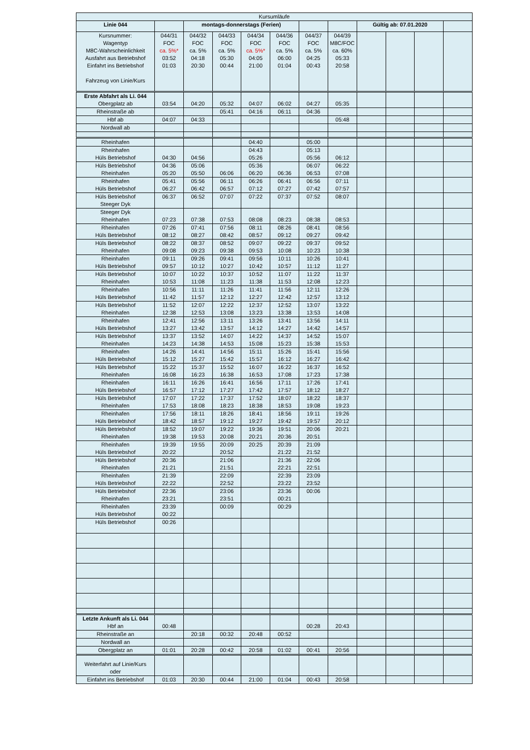| Kursumläufe | | | | | | | | | | | |
| --- | --- | --- | --- | --- | --- | --- | --- | --- | --- | --- | --- |
| Linie 044 | | montags-donnerstags (Ferien) | | | | | | Gültig ab: 07.01.2020 | | | |
| Kursnummer: Wagentyp M8C-Wahrscheinlichkeit Ausfahrt aus Betriebshof Einfahrt ins Betriebshof Fahrzeug von Linie/Kurs | 044/31 FOC ca. 5%* 03:52 01:03 | 044/32 FOC ca. 5% 04:18 20:30 | 044/33 FOC ca. 5% 05:30 00:44 | 044/34 FOC ca. 5%* 04:05 21:00 | 044/36 FOC ca. 5% 06:00 01:04 | 044/37 FOC ca. 5% 04:25 00:43 | 044/39 M8C/FOC ca. 60% 05:33 20:58 | | | | |
| Erste Abfahrt als Li. 044 Obergplatz ab | 03:54 | 04:20 | 05:32 | 04:07 | 06:02 | 04:27 | 05:35 | | | | |
| Rheinstraße ab | | | 05:41 | 04:16 | 06:11 | 04:36 | | | | | |
| Hbf ab | 04:07 | 04:33 | | | | | 05:48 | | | | |
| Nordwall ab | | | | | | | | | | | |
| Rheinhafen | | | | 04:40 | | 05:00 | | | | | |
| Rheinhafen Hüls Betriebshof | 04:30 | 04:56 | | 04:43 05:26 | | 05:13 05:56 | 06:12 | | | | |
| Hüls Betriebshof Rheinhafen | 04:36 05:20 | 05:06 05:50 | 06:06 | 05:36 06:20 | 06:36 | 06:07 06:53 | 06:22 07:08 | | | | |
| Rheinhafen Hüls Betriebshof | 05:41 06:27 | 05:56 06:42 | 06:11 06:57 | 06:26 07:12 | 06:41 07:27 | 06:56 07:42 | 07:11 07:57 | | | | |
| Hüls Betriebshof Steeger Dyk | 06:37 | 06:52 | 07:07 | 07:22 | 07:37 | 07:52 | 08:07 | | | | |
| Steeger Dyk Rheinhafen | 07:23 | 07:38 | 07:53 | 08:08 | 08:23 | 08:38 | 08:53 | | | | |
| Rheinhafen Hüls Betriebshof | 07:26 08:12 | 07:41 08:27 | 07:56 08:42 | 08:11 08:57 | 08:26 09:12 | 08:41 09:27 | 08:56 09:42 | | | | |
| Hüls Betriebshof Rheinhafen | 08:22 09:08 | 08:37 09:23 | 08:52 09:38 | 09:07 09:53 | 09:22 10:08 | 09:37 10:23 | 09:52 10:38 | | | | |
| Rheinhafen Hüls Betriebshof | 09:11 09:57 | 09:26 10:12 | 09:41 10:27 | 09:56 10:42 | 10:11 10:57 | 10:26 11:12 | 10:41 11:27 | | | | |
| Hüls Betriebshof Rheinhafen | 10:07 10:53 | 10:22 11:08 | 10:37 11:23 | 10:52 11:38 | 11:07 11:53 | 11:22 12:08 | 11:37 12:23 | | | | |
| Rheinhafen Hüls Betriebshof | 10:56 11:42 | 11:11 11:57 | 11:26 12:12 | 11:41 12:27 | 11:56 12:42 | 12:11 12:57 | 12:26 13:12 | | | | |
| Hüls Betriebshof Rheinhafen | 11:52 12:38 | 12:07 12:53 | 12:22 13:08 | 12:37 13:23 | 12:52 13:38 | 13:07 13:53 | 13:22 14:08 | | | | |
| Rheinhafen Hüls Betriebshof | 12:41 13:27 | 12:56 13:42 | 13:11 13:57 | 13:26 14:12 | 13:41 14:27 | 13:56 14:42 | 14:11 14:57 | | | | |
| Hüls Betriebshof Rheinhafen | 13:37 14:23 | 13:52 14:38 | 14:07 14:53 | 14:22 15:08 | 14:37 15:23 | 14:52 15:38 | 15:07 15:53 | | | | |
| Rheinhafen Hüls Betriebshof | 14:26 15:12 | 14:41 15:27 | 14:56 15:42 | 15:11 15:57 | 15:26 16:12 | 15:41 16:27 | 15:56 16:42 | | | | |
| Hüls Betriebshof Rheinhafen | 15:22 16:08 | 15:37 16:23 | 15:52 16:38 | 16:07 16:53 | 16:22 17:08 | 16:37 17:23 | 16:52 17:38 | | | | |
| Rheinhafen Hüls Betriebshof | 16:11 16:57 | 16:26 17:12 | 16:41 17:27 | 16:56 17:42 | 17:11 17:57 | 17:26 18:12 | 17:41 18:27 | | | | |
| Hüls Betriebshof Rheinhafen | 17:07 17:53 | 17:22 18:08 | 17:37 18:23 | 17:52 18:38 | 18:07 18:53 | 18:22 19:08 | 18:37 19:23 | | | | |
| Rheinhafen Hüls Betriebshof | 17:56 18:42 | 18:11 18:57 | 18:26 19:12 | 18:41 19:27 | 18:56 19:42 | 19:11 19:57 | 19:26 20:12 | | | | |
| Hüls Betriebshof Rheinhafen | 18:52 19:38 | 19:07 19:53 | 19:22 20:08 | 19:36 20:21 | 19:51 20:36 | 20:06 20:51 | 20:21 | | | | |
| Rheinhafen Hüls Betriebshof | 19:39 20:22 | 19:55 | 20:09 20:52 | 20:25 | 20:39 21:22 | 21:09 21:52 | | | | | |
| Hüls Betriebshof Rheinhafen | 20:36 21:21 | | 21:06 21:51 | | 21:36 22:21 | 22:06 22:51 | | | | | |
| Rheinhafen Hüls Betriebshof | 21:39 22:22 | | 22:09 22:52 | | 22:39 23:22 | 23:09 23:52 | | | | | |
| Hüls Betriebshof Rheinhafen | 22:36 23:21 | | 23:06 23:51 | | 23:36 00:21 | 00:06 | | | | | |
| Rheinhafen Hüls Betriebshof | 23:39 00:22 | | 00:09 | | 00:29 | | | | | | |
| Hüls Betriebshof | 00:26 | | | | | | | | | | |
| Letzte Ankunft als Li. 044 Hbf an | 00:48 | | | | | 00:28 | 20:43 | | | | |
| Rheinstraße an | | 20:18 | 00:32 | 20:48 | 00:52 | | | | | | |
| Nordwall an | | | | | | | | | | | |
| Obergplatz an | 01:01 | 20:28 | 00:42 | 20:58 | 01:02 | 00:41 | 20:56 | | | | |
| Weiterfahrt auf Linie/Kurs oder | | | | | | | | | | | |
| Einfahrt ins Betriebshof | 01:03 | 20:30 | 00:44 | 21:00 | 01:04 | 00:43 | 20:58 | | | | |